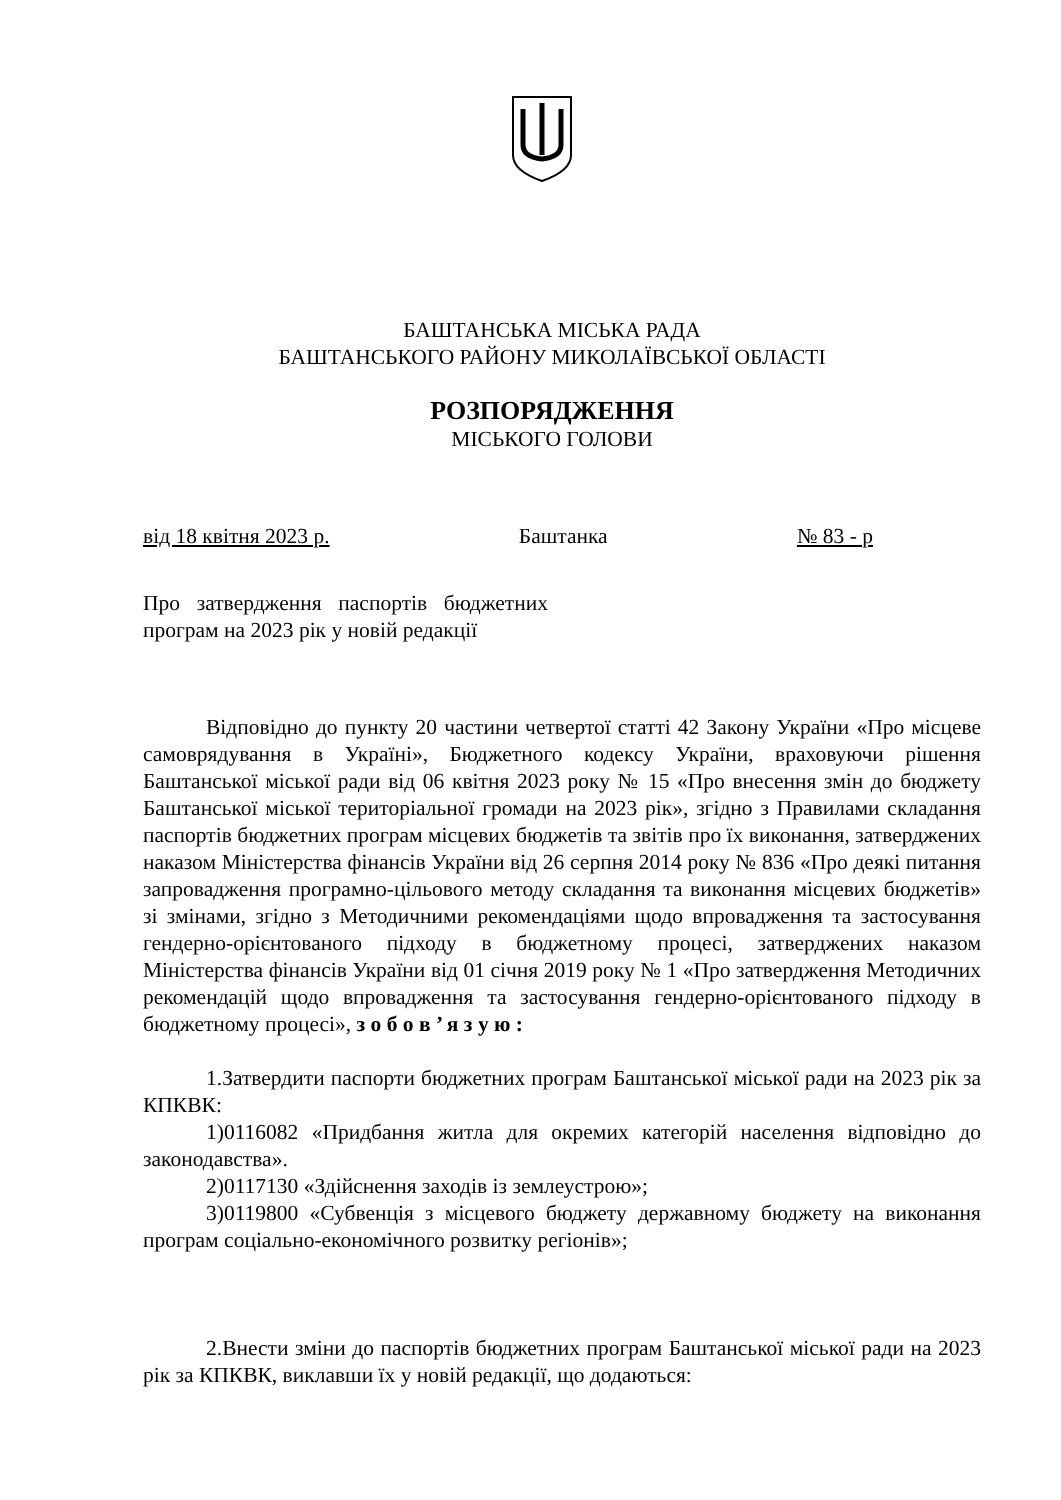БАШТАНСЬКА МІСЬКА РАДА
БАШТАНСЬКОГО РАЙОНУ МИКОЛАЇВСЬКОЇ ОБЛАСТІ
РОЗПОРЯДЖЕННЯ
МІСЬКОГО ГОЛОВИ
від 18 квітня 2023 р. Баштанка № 83 - р
Про затвердження паспортів бюджетних програм на 2023 рік у новій редакції
Відповідно до пункту 20 частини четвертої статті 42 Закону України «Про місцеве самоврядування в Україні», Бюджетного кодексу України, враховуючи рішення Баштанської міської ради від 06 квітня 2023 року № 15 «Про внесення змін до бюджету Баштанської міської територіальної громади на 2023 рік», згідно з Правилами складання паспортів бюджетних програм місцевих бюджетів та звітів про їх виконання, затверджених наказом Міністерства фінансів України від 26 серпня 2014 року № 836 «Про деякі питання запровадження програмно-цільового методу складання та виконання місцевих бюджетів» зі змінами, згідно з Методичними рекомендаціями щодо впровадження та застосування гендерно-орієнтованого підходу в бюджетному процесі, затверджених наказом Міністерства фінансів України від 01 січня 2019 року № 1 «Про затвердження Методичних рекомендацій щодо впровадження та застосування гендерно-орієнтованого підходу в бюджетному процесі», з о б о в ’ я з у ю :
1.Затвердити паспорти бюджетних програм Баштанської міської ради на 2023 рік за КПКВК:
1)0116082 «Придбання житла для окремих категорій населення відповідно до законодавства».
2)0117130 «Здійснення заходів із землеустрою»;
3)0119800 «Субвенція з місцевого бюджету державному бюджету на виконання програм соціально-економічного розвитку регіонів»;
2.Внести зміни до паспортів бюджетних програм Баштанської міської ради на 2023 рік за КПКВК, виклавши їх у новій редакції, що додаються: